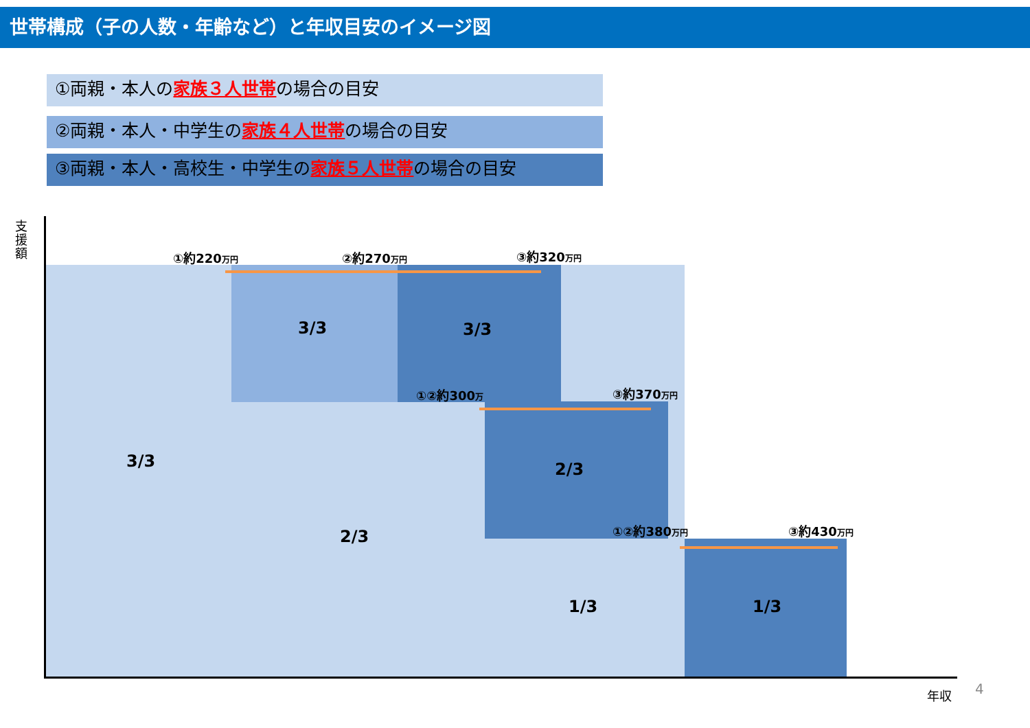世帯構成（子の人数・年齢など）と年収目安のイメージ図
①両親・本人の家族３人世帯の場合の目安
②両親・本人・中学生の家族４人世帯の場合の目安
③両親・本人・高校生・中学生の家族５人世帯の場合の目安
支援額
年収 4
①約220万円 ②約270万円 ③約320万円
①②約300万 ③約370万円
①②約380万円 ③約430万円
3/3 3/3
3/3 2/3
2/3
1/3 1/3